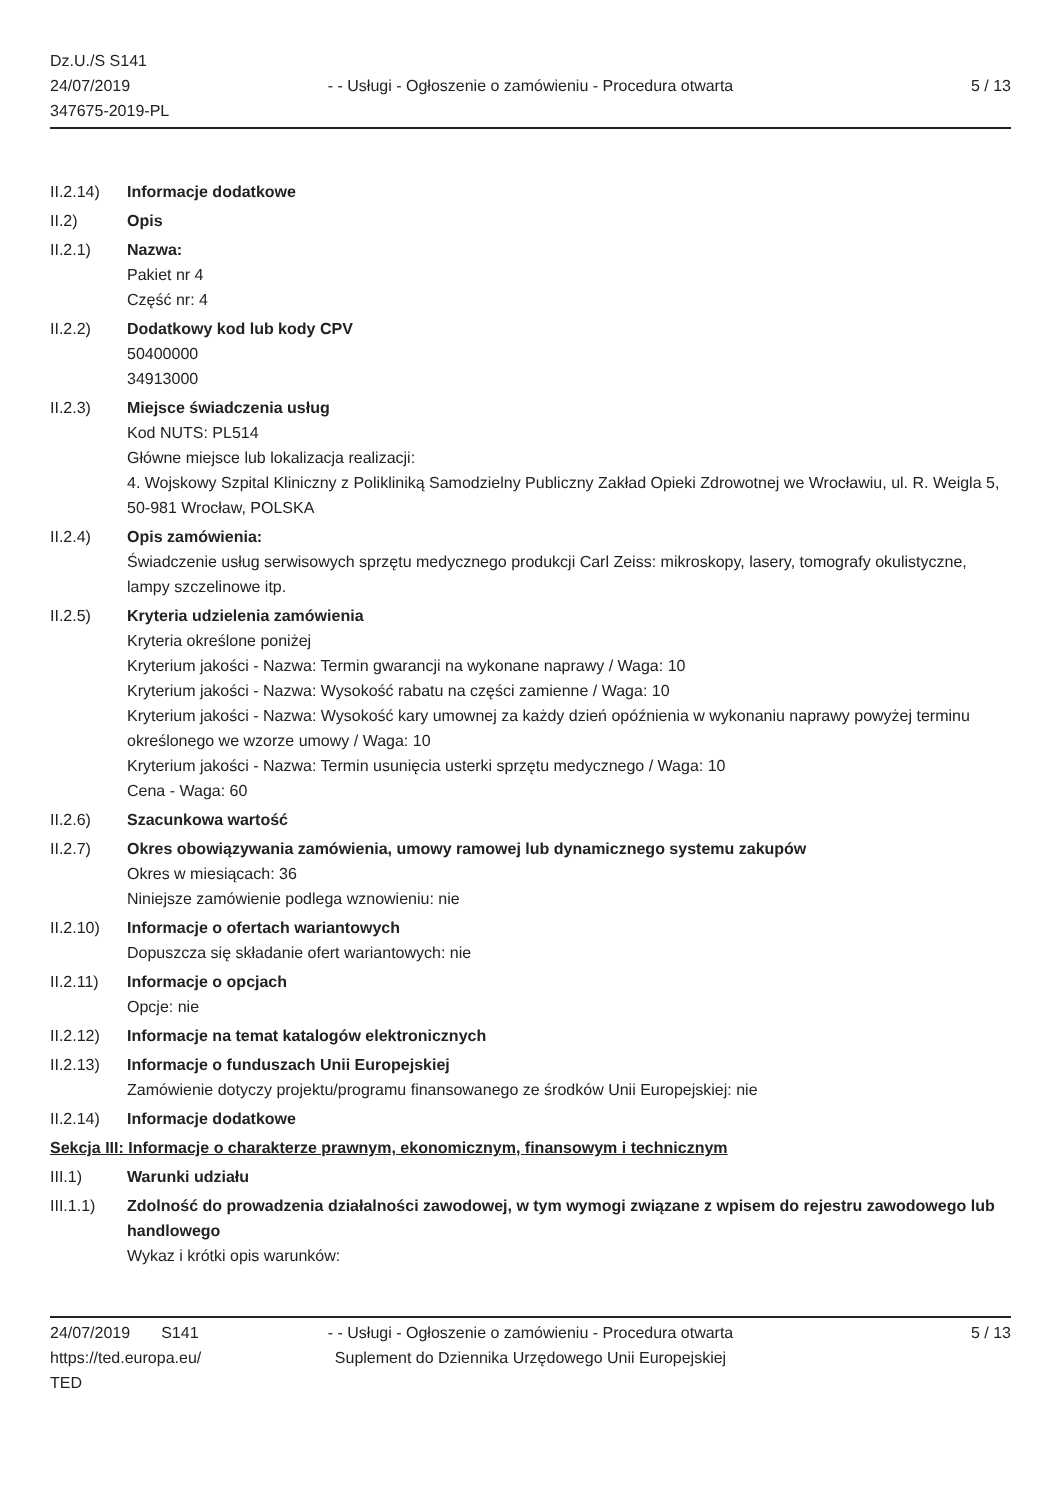Dz.U./S S141
24/07/2019
347675-2019-PL
- - Usługi - Ogłoszenie o zamówieniu - Procedura otwarta
5 / 13
II.2.14) Informacje dodatkowe
II.2) Opis
II.2.1) Nazwa:
Pakiet nr 4
Część nr: 4
II.2.2) Dodatkowy kod lub kody CPV
50400000
34913000
II.2.3) Miejsce świadczenia usług
Kod NUTS: PL514
Główne miejsce lub lokalizacja realizacji:
4. Wojskowy Szpital Kliniczny z Polikliniką Samodzielny Publiczny Zakład Opieki Zdrowotnej we Wrocławiu, ul. R. Weigla 5, 50-981 Wrocław, POLSKA
II.2.4) Opis zamówienia:
Świadczenie usług serwisowych sprzętu medycznego produkcji Carl Zeiss: mikroskopy, lasery, tomografy okulistyczne, lampy szczelinowe itp.
II.2.5) Kryteria udzielenia zamówienia
Kryteria określone poniżej
Kryterium jakości - Nazwa: Termin gwarancji na wykonane naprawy / Waga: 10
Kryterium jakości - Nazwa: Wysokość rabatu na części zamienne / Waga: 10
Kryterium jakości - Nazwa: Wysokość kary umownej za każdy dzień opóźnienia w wykonaniu naprawy powyżej terminu określonego we wzorze umowy / Waga: 10
Kryterium jakości - Nazwa: Termin usunięcia usterki sprzętu medycznego / Waga: 10
Cena - Waga: 60
II.2.6) Szacunkowa wartość
II.2.7) Okres obowiązywania zamówienia, umowy ramowej lub dynamicznego systemu zakupów
Okres w miesiącach: 36
Niniejsze zamówienie podlega wznowieniu: nie
II.2.10) Informacje o ofertach wariantowych
Dopuszcza się składanie ofert wariantowych: nie
II.2.11) Informacje o opcjach
Opcje: nie
II.2.12) Informacje na temat katalogów elektronicznych
II.2.13) Informacje o funduszach Unii Europejskiej
Zamówienie dotyczy projektu/programu finansowanego ze środków Unii Europejskiej: nie
II.2.14) Informacje dodatkowe
Sekcja III: Informacje o charakterze prawnym, ekonomicznym, finansowym i technicznym
III.1) Warunki udziału
III.1.1) Zdolność do prowadzenia działalności zawodowej, w tym wymogi związane z wpisem do rejestru zawodowego lub handlowego
Wykaz i krótki opis warunków:
24/07/2019 S141
https://ted.europa.eu/
TED
- - Usługi - Ogłoszenie o zamówieniu - Procedura otwarta
Suplement do Dziennika Urzędowego Unii Europejskiej
5 / 13